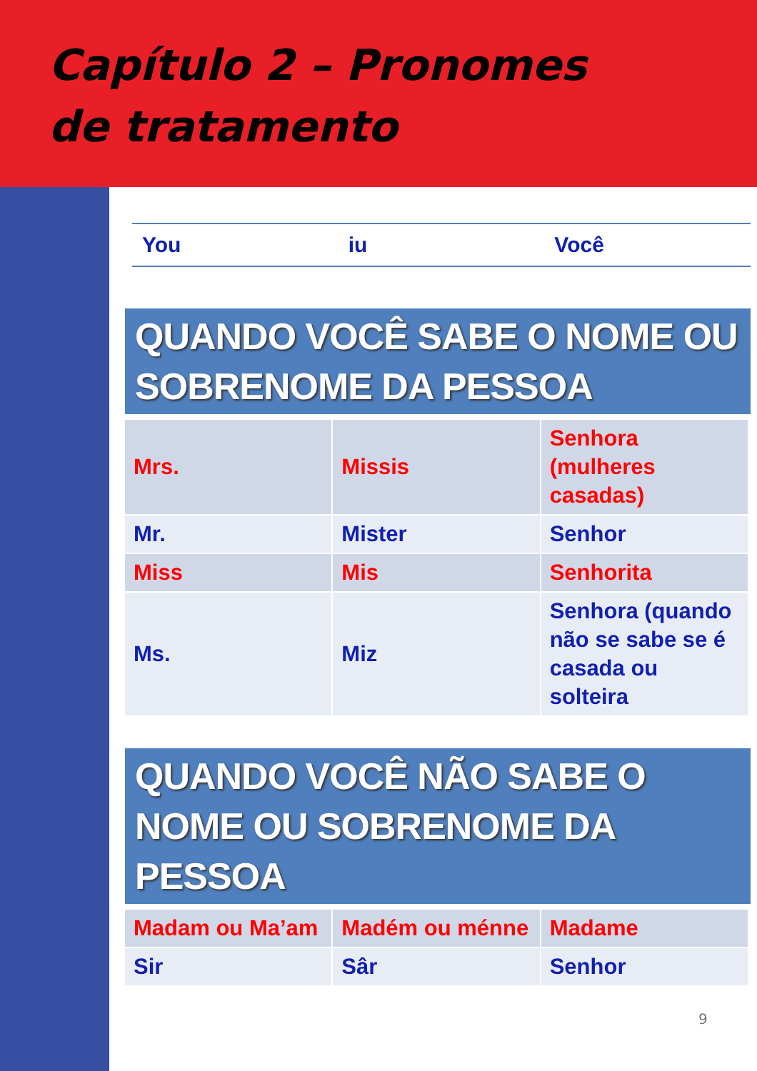Capítulo 2 – Pronomes
de tratamento
You iu Você
QUANDO VOCÊ SABE O NOME OU SOBRENOME DA PESSOA
| Mrs. | Missis | Senhora (mulheres casadas) |
| Mr. | Mister | Senhor |
| Miss | Mis | Senhorita |
| Ms. | Miz | Senhora (quando não se sabe se é casada ou solteira |
QUANDO VOCÊ NÃO SABE O NOME OU SOBRENOME DA PESSOA
| Madam ou Ma’am | Madém ou ménne | Madame |
| Sir | Sâr | Senhor |
9